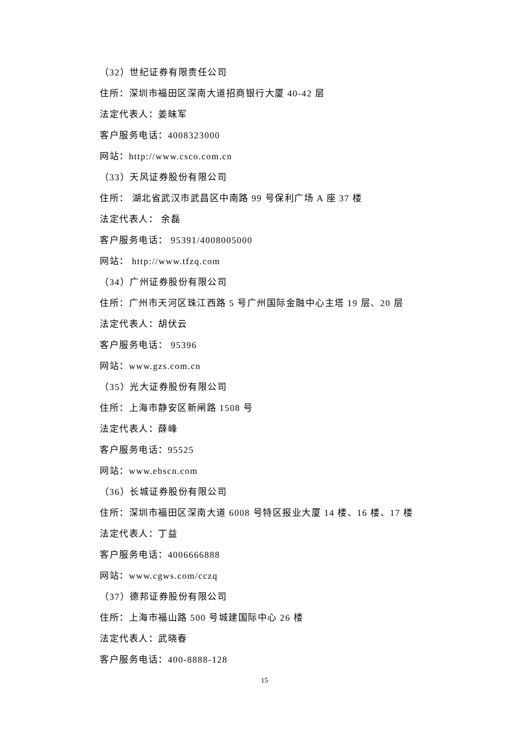（32）世纪证券有限责任公司
住所：深圳市福田区深南大道招商银行大厦 40-42 层
法定代表人：姜昧军
客户服务电话：4008323000
网站：http://www.csco.com.cn
（33）天风证券股份有限公司
住所： 湖北省武汉市武昌区中南路 99 号保利广场 A 座 37 楼
法定代表人： 余磊
客户服务电话： 95391/4008005000
网站： http://www.tfzq.com
（34）广州证券股份有限公司
住所：广州市天河区珠江西路 5 号广州国际金融中心主塔 19 层、20 层
法定代表人：胡伏云
客户服务电话： 95396
网站：www.gzs.com.cn
（35）光大证券股份有限公司
住所：上海市静安区新闸路 1508 号
法定代表人：薛峰
客户服务电话：95525
网站：www.ebscn.com
（36）长城证券股份有限公司
住所：深圳市福田区深南大道 6008 号特区报业大厦 14 楼、16 楼、17 楼
法定代表人：丁益
客户服务电话：4006666888
网站：www.cgws.com/cczq
（37）德邦证券股份有限公司
住所：上海市福山路 500 号城建国际中心 26 楼
法定代表人：武晓春
客户服务电话：400-8888-128
15